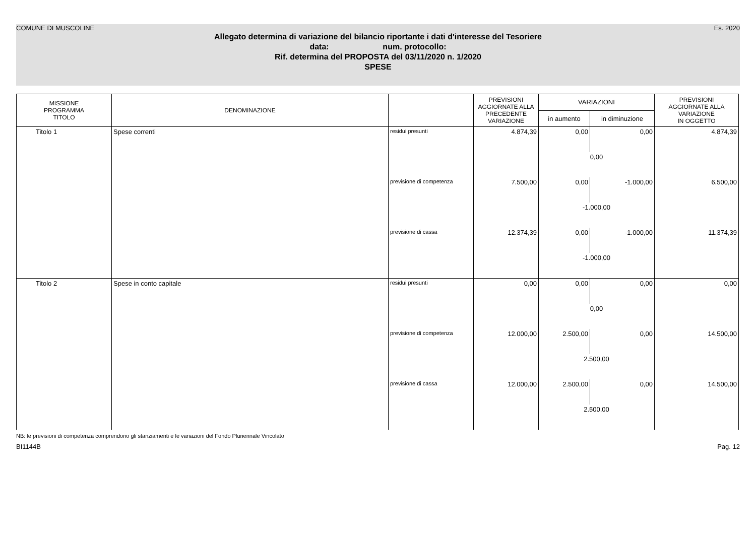COMUNE DI MUSCOLINE Es. 2020
Allegato determina di variazione del bilancio riportante i dati d'interesse del Tesoriere
data: num. protocollo:
Rif. determina del PROPOSTA del 03/11/2020 n. 1/2020
SPESE
| MISSIONE PROGRAMMA TITOLO | DENOMINAZIONE | | PREVISIONI AGGIORNATE ALLA PRECEDENTE VARIAZIONE | VARIAZIONI | | PREVISIONI AGGIORNATE ALLA VARIAZIONE IN OGGETTO |
| --- | --- | --- | --- | --- | --- | --- |
| | | | | in aumento | in diminuzione | |
| Titolo 1 | Spese correnti | residui presunti | 4.874,39 | 0,00 | 0,00 | 4.874,39 |
| | | | | 0,00 | | |
| | | previsione di competenza | 7.500,00 | 0,00 | -1.000,00 | 6.500,00 |
| | | | | -1.000,00 | | |
| | | previsione di cassa | 12.374,39 | 0,00 | -1.000,00 | 11.374,39 |
| | | | | -1.000,00 | | |
| Titolo 2 | Spese in conto capitale | residui presunti | 0,00 | 0,00 | 0,00 | 0,00 |
| | | | | 0,00 | | |
| | | previsione di competenza | 12.000,00 | 2.500,00 | 0,00 | 14.500,00 |
| | | | | 2.500,00 | | |
| | | previsione di cassa | 12.000,00 | 2.500,00 | 0,00 | 14.500,00 |
| | | | | 2.500,00 | | |
NB: le previsioni di competenza comprendono gli stanziamenti e le variazioni del Fondo Pluriennale Vincolato
BI1144B Pag. 12